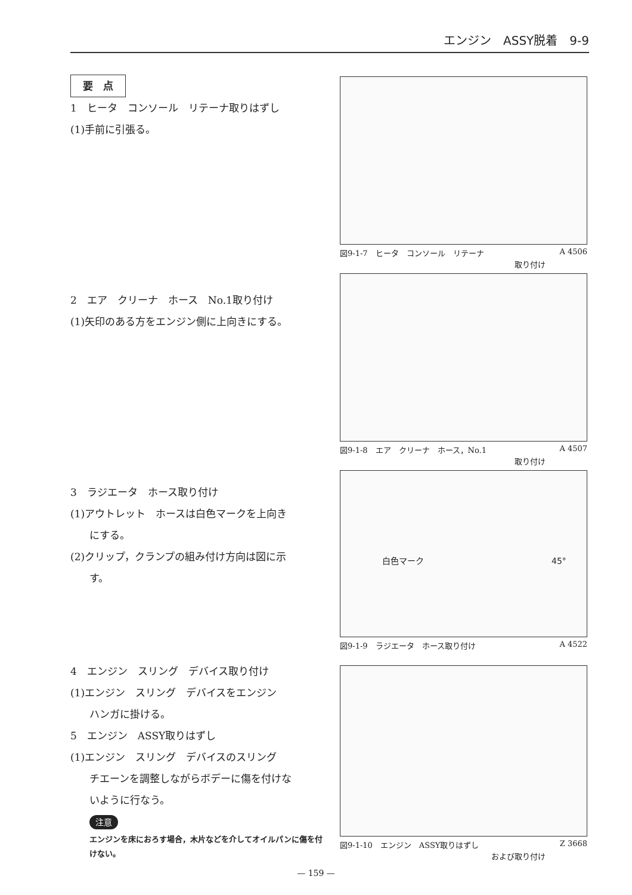エンジン　ASSY脱着　9-9
要　点
1　ヒータ　コンソール　リテーナ取りはずし
(1)手前に引張る。
2　エア　クリーナ　ホース　No.1取り付け
(1)矢印のある方をエンジン側に上向きにする。
3　ラジエータ　ホース取り付け
(1)アウトレット　ホースは白色マークを上向き
にする。
(2)クリップ，クランプの組み付け方向は図に示
す。
4　エンジン　スリング　デバイス取り付け
(1)エンジン　スリング　デバイスをエンジン
ハンガに掛ける。
5　エンジン　ASSY取りはずし
(1)エンジン　スリング　デバイスのスリング
チエーンを調整しながらボデーに傷を付けな
いように行なう。
注意
エンジンを床におろす場合，木片などを介してオイルパンに傷を付けない。
図9-1-7　ヒータ　コンソール　リテーナ A 4506
取り付け
図9-1-8　エア　クリーナ　ホース，No.1 A 4507
取り付け
白色マーク　45°
図9-1-9　ラジエータ　ホース取り付け A 4522
図9-1-10　エンジン　ASSY取りはずし Z 3668
および取り付け
— 159 —